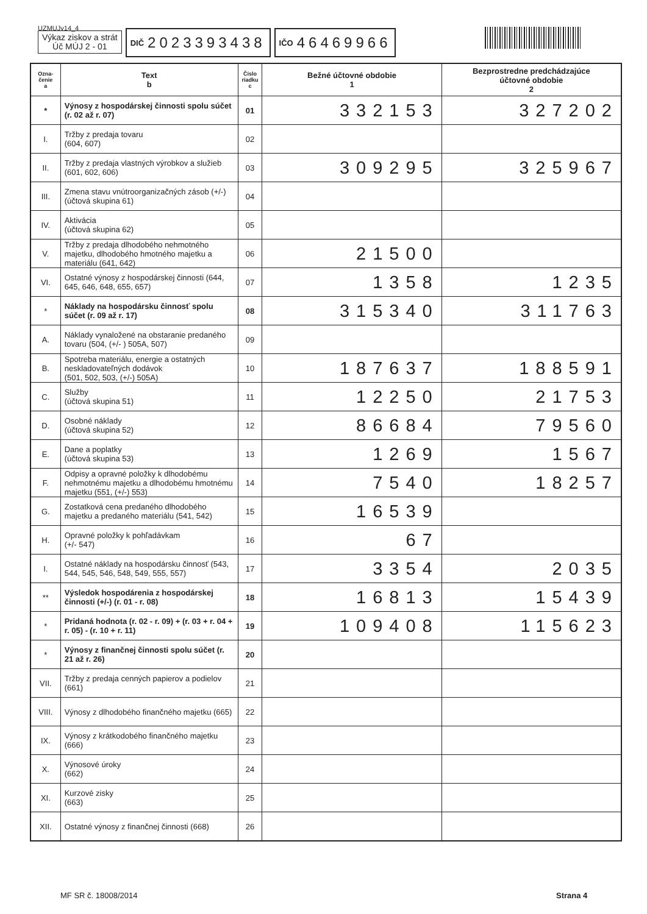UZMUJv14_4
Výkaz ziskov a strát
Úč MÚJ 2 - 01
DIČ 2023393438
IČO 46469966
| Ozna- čenie a | Text b | Číslo riadku c | Bežné účtovné obdobie 1 | Bezprostredne predchádzajúce účtovné obdobie 2 |
| --- | --- | --- | --- | --- |
| * | Výnosy z hospodárskej činnosti spolu súčet (r. 02 až r. 07) | 01 | 332153 | 327202 |
| I. | Tržby z predaja tovaru (604, 607) | 02 | | |
| II. | Tržby z predaja vlastných výrobkov a služieb (601, 602, 606) | 03 | 309295 | 325967 |
| III. | Zmena stavu vnútroorganizačných zásob (+/-) (účtová skupina 61) | 04 | | |
| IV. | Aktivácia (účtová skupina 62) | 05 | | |
| V. | Tržby z predaja dlhodobého nehmotného majetku, dlhodobého hmotného majetku a materiálu (641, 642) | 06 | 21500 | |
| VI. | Ostatné výnosy z hospodárskej činnosti (644, 645, 646, 648, 655, 657) | 07 | 1358 | 1235 |
| * | Náklady na hospodársku činnosť spolu súčet (r. 09 až r. 17) | 08 | 315340 | 311763 |
| A. | Náklady vynaložené na obstaranie predaného tovaru (504, (+/- ) 505A, 507) | 09 | | |
| B. | Spotreba materiálu, energie a ostatných neskladovateľných dodávok (501, 502, 503, (+/-) 505A) | 10 | 187637 | 188591 |
| C. | Služby (účtová skupina 51) | 11 | 12250 | 21753 |
| D. | Osobné náklady (účtová skupina 52) | 12 | 86684 | 79560 |
| E. | Dane a poplatky (účtová skupina 53) | 13 | 1269 | 1567 |
| F. | Odpisy a opravné položky k dlhodobému nehmotnému majetku a dlhodobému hmotnému majetku (551, (+/-) 553) | 14 | 7540 | 18257 |
| G. | Zostatková cena predaného dlhodobého majetku a predaného materiálu (541, 542) | 15 | 16539 | |
| H. | Opravné položky k pohľadávkam (+/- 547) | 16 | 67 | |
| I. | Ostatné náklady na hospodársku činnosť (543, 544, 545, 546, 548, 549, 555, 557) | 17 | 3354 | 2035 |
| ** | Výsledok hospodárenia z hospodárskej činnosti (+/-) (r. 01 - r. 08) | 18 | 16813 | 15439 |
| * | Pridaná hodnota (r. 02 - r. 09) + (r. 03 + r. 04 + r. 05) - (r. 10 + r. 11) | 19 | 109408 | 115623 |
| * | Výnosy z finančnej činnosti spolu súčet (r. 21 až r. 26) | 20 | | |
| VII. | Tržby z predaja cenných papierov a podielov (661) | 21 | | |
| VIII. | Výnosy z dlhodobého finančného majetku (665) | 22 | | |
| IX. | Výnosy z krátkodobého finančného majetku (666) | 23 | | |
| X. | Výnosové úroky (662) | 24 | | |
| XI. | Kurzové zisky (663) | 25 | | |
| XII. | Ostatné výnosy z finančnej činnosti (668) | 26 | | |
MF SR č. 18008/2014 Strana 4